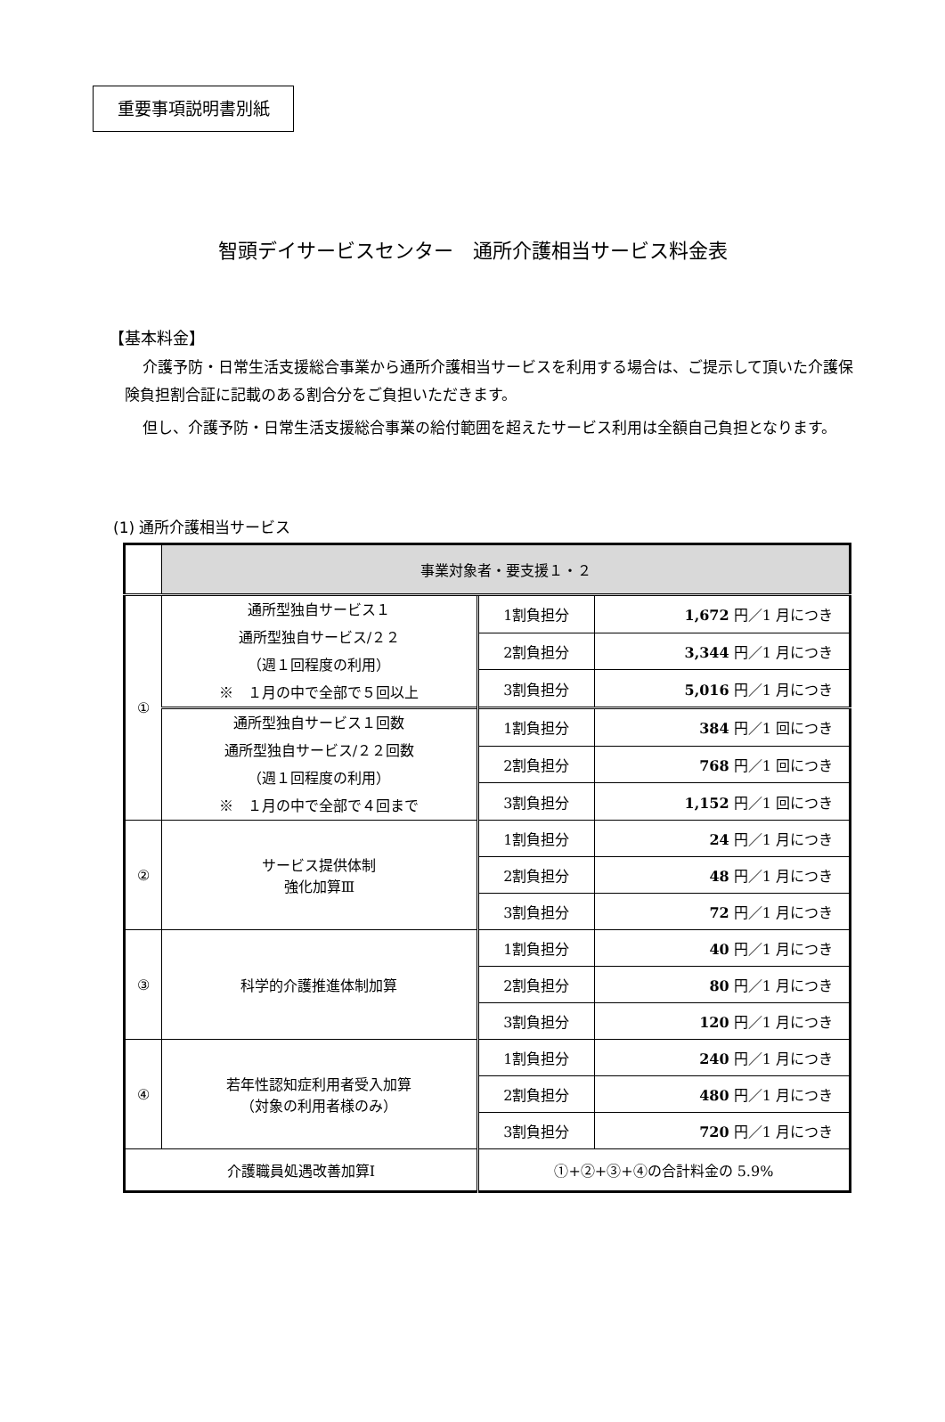重要事項説明書別紙
智頭デイサービスセンター　通所介護相当サービス料金表
【基本料金】
介護予防・日常生活支援総合事業から通所介護相当サービスを利用する場合は、ご提示して頂いた介護保険負担割合証に記載のある割合分をご負担いただきます。
但し、介護予防・日常生活支援総合事業の給付範囲を超えたサービス利用は全額自己負担となります。
(1) 通所介護相当サービス
| | 事業対象者・要支援１・２ | | |
| ① | 通所型独自サービス１ 通所型独自サービス/２２ （週１回程度の利用） ※ １月の中で全部で５回以上 | 1割負担分 | 1,672 円／1 月につき |
| | | 2割負担分 | 3,344 円／1 月につき |
| | | 3割負担分 | 5,016 円／1 月につき |
| | 通所型独自サービス１回数 通所型独自サービス/２２回数 （週１回程度の利用） ※ １月の中で全部で４回まで | 1割負担分 | 384 円／1 回につき |
| | | 2割負担分 | 768 円／1 回につき |
| | | 3割負担分 | 1,152 円／1 回につき |
| ② | サービス提供体制 強化加算Ⅲ | 1割負担分 | 24 円／1 月につき |
| | | 2割負担分 | 48 円／1 月につき |
| | | 3割負担分 | 72 円／1 月につき |
| ③ | 科学的介護推進体制加算 | 1割負担分 | 40 円／1 月につき |
| | | 2割負担分 | 80 円／1 月につき |
| | | 3割負担分 | 120 円／1 月につき |
| ④ | 若年性認知症利用者受入加算 （対象の利用者様のみ） | 1割負担分 | 240 円／1 月につき |
| | | 2割負担分 | 480 円／1 月につき |
| | | 3割負担分 | 720 円／1 月につき |
| 介護職員処遇改善加算Ⅰ | | ①+②+③+④の合計料金の 5.9% | |